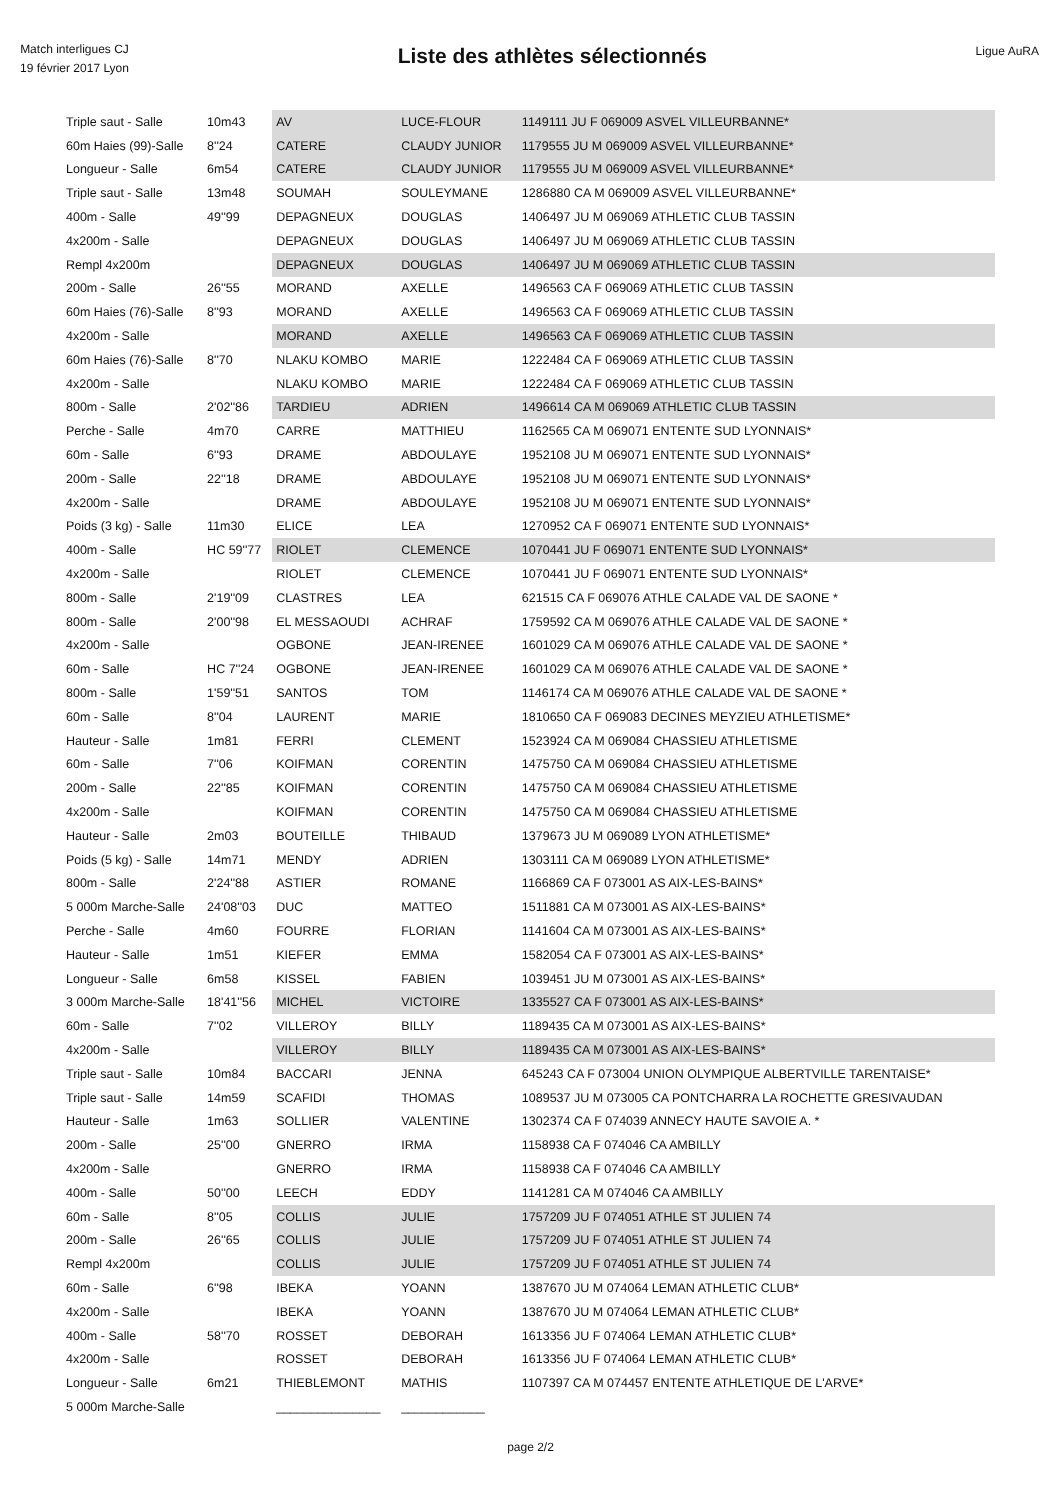Match interligues CJ
19 février 2017 Lyon
Liste des athlètes sélectionnés
Ligue AuRA
| Triple saut - Salle | 10m43 | AV | LUCE-FLOUR | 1149111 JU F 069009 ASVEL VILLEURBANNE* |
| 60m Haies (99)-Salle | 8''24 | CATERE | CLAUDY JUNIOR | 1179555 JU M 069009 ASVEL VILLEURBANNE* |
| Longueur - Salle | 6m54 | CATERE | CLAUDY JUNIOR | 1179555 JU M 069009 ASVEL VILLEURBANNE* |
| Triple saut - Salle | 13m48 | SOUMAH | SOULEYMANE | 1286880 CA M 069009 ASVEL VILLEURBANNE* |
| 400m - Salle | 49''99 | DEPAGNEUX | DOUGLAS | 1406497 JU M 069069 ATHLETIC CLUB TASSIN |
| 4x200m - Salle | | DEPAGNEUX | DOUGLAS | 1406497 JU M 069069 ATHLETIC CLUB TASSIN |
| Rempl 4x200m | | DEPAGNEUX | DOUGLAS | 1406497 JU M 069069 ATHLETIC CLUB TASSIN |
| 200m - Salle | 26''55 | MORAND | AXELLE | 1496563 CA F 069069 ATHLETIC CLUB TASSIN |
| 60m Haies (76)-Salle | 8''93 | MORAND | AXELLE | 1496563 CA F 069069 ATHLETIC CLUB TASSIN |
| 4x200m - Salle | | MORAND | AXELLE | 1496563 CA F 069069 ATHLETIC CLUB TASSIN |
| 60m Haies (76)-Salle | 8''70 | NLAKU KOMBO | MARIE | 1222484 CA F 069069 ATHLETIC CLUB TASSIN |
| 4x200m - Salle | | NLAKU KOMBO | MARIE | 1222484 CA F 069069 ATHLETIC CLUB TASSIN |
| 800m - Salle | 2'02''86 | TARDIEU | ADRIEN | 1496614 CA M 069069 ATHLETIC CLUB TASSIN |
| Perche - Salle | 4m70 | CARRE | MATTHIEU | 1162565 CA M 069071 ENTENTE SUD LYONNAIS* |
| 60m - Salle | 6''93 | DRAME | ABDOULAYE | 1952108 JU M 069071 ENTENTE SUD LYONNAIS* |
| 200m - Salle | 22''18 | DRAME | ABDOULAYE | 1952108 JU M 069071 ENTENTE SUD LYONNAIS* |
| 4x200m - Salle | | DRAME | ABDOULAYE | 1952108 JU M 069071 ENTENTE SUD LYONNAIS* |
| Poids (3 kg) - Salle | 11m30 | ELICE | LEA | 1270952 CA F 069071 ENTENTE SUD LYONNAIS* |
| 400m - Salle | HC 59''77 | RIOLET | CLEMENCE | 1070441 JU F 069071 ENTENTE SUD LYONNAIS* |
| 4x200m - Salle | | RIOLET | CLEMENCE | 1070441 JU F 069071 ENTENTE SUD LYONNAIS* |
| 800m - Salle | 2'19''09 | CLASTRES | LEA | 621515 CA F 069076 ATHLE CALADE VAL DE SAONE * |
| 800m - Salle | 2'00''98 | EL MESSAOUDI | ACHRAF | 1759592 CA M 069076 ATHLE CALADE VAL DE SAONE * |
| 4x200m - Salle | | OGBONE | JEAN-IRENEE | 1601029 CA M 069076 ATHLE CALADE VAL DE SAONE * |
| 60m - Salle | HC 7''24 | OGBONE | JEAN-IRENEE | 1601029 CA M 069076 ATHLE CALADE VAL DE SAONE * |
| 800m - Salle | 1'59''51 | SANTOS | TOM | 1146174 CA M 069076 ATHLE CALADE VAL DE SAONE * |
| 60m - Salle | 8''04 | LAURENT | MARIE | 1810650 CA F 069083 DECINES MEYZIEU ATHLETISME* |
| Hauteur - Salle | 1m81 | FERRI | CLEMENT | 1523924 CA M 069084 CHASSIEU ATHLETISME |
| 60m - Salle | 7''06 | KOIFMAN | CORENTIN | 1475750 CA M 069084 CHASSIEU ATHLETISME |
| 200m - Salle | 22''85 | KOIFMAN | CORENTIN | 1475750 CA M 069084 CHASSIEU ATHLETISME |
| 4x200m - Salle | | KOIFMAN | CORENTIN | 1475750 CA M 069084 CHASSIEU ATHLETISME |
| Hauteur - Salle | 2m03 | BOUTEILLE | THIBAUD | 1379673 JU M 069089 LYON ATHLETISME* |
| Poids (5 kg) - Salle | 14m71 | MENDY | ADRIEN | 1303111 CA M 069089 LYON ATHLETISME* |
| 800m - Salle | 2'24''88 | ASTIER | ROMANE | 1166869 CA F 073001 AS AIX-LES-BAINS* |
| 5 000m Marche-Salle | 24'08''03 | DUC | MATTEO | 1511881 CA M 073001 AS AIX-LES-BAINS* |
| Perche - Salle | 4m60 | FOURRE | FLORIAN | 1141604 CA M 073001 AS AIX-LES-BAINS* |
| Hauteur - Salle | 1m51 | KIEFER | EMMA | 1582054 CA F 073001 AS AIX-LES-BAINS* |
| Longueur - Salle | 6m58 | KISSEL | FABIEN | 1039451 JU M 073001 AS AIX-LES-BAINS* |
| 3 000m Marche-Salle | 18'41''56 | MICHEL | VICTOIRE | 1335527 CA F 073001 AS AIX-LES-BAINS* |
| 60m - Salle | 7''02 | VILLEROY | BILLY | 1189435 CA M 073001 AS AIX-LES-BAINS* |
| 4x200m - Salle | | VILLEROY | BILLY | 1189435 CA M 073001 AS AIX-LES-BAINS* |
| Triple saut - Salle | 10m84 | BACCARI | JENNA | 645243 CA F 073004 UNION OLYMPIQUE ALBERTVILLE TARENTAISE* |
| Triple saut - Salle | 14m59 | SCAFIDI | THOMAS | 1089537 JU M 073005 CA PONTCHARRA LA ROCHETTE GRESIVAUDAN |
| Hauteur - Salle | 1m63 | SOLLIER | VALENTINE | 1302374 CA F 074039 ANNECY HAUTE SAVOIE A. * |
| 200m - Salle | 25''00 | GNERRO | IRMA | 1158938 CA F 074046 CA AMBILLY |
| 4x200m - Salle | | GNERRO | IRMA | 1158938 CA F 074046 CA AMBILLY |
| 400m - Salle | 50''00 | LEECH | EDDY | 1141281 CA M 074046 CA AMBILLY |
| 60m - Salle | 8''05 | COLLIS | JULIE | 1757209 JU F 074051 ATHLE ST JULIEN 74 |
| 200m - Salle | 26''65 | COLLIS | JULIE | 1757209 JU F 074051 ATHLE ST JULIEN 74 |
| Rempl 4x200m | | COLLIS | JULIE | 1757209 JU F 074051 ATHLE ST JULIEN 74 |
| 60m - Salle | 6''98 | IBEKA | YOANN | 1387670 JU M 074064 LEMAN ATHLETIC CLUB* |
| 4x200m - Salle | | IBEKA | YOANN | 1387670 JU M 074064 LEMAN ATHLETIC CLUB* |
| 400m - Salle | 58''70 | ROSSET | DEBORAH | 1613356 JU F 074064 LEMAN ATHLETIC CLUB* |
| 4x200m - Salle | | ROSSET | DEBORAH | 1613356 JU F 074064 LEMAN ATHLETIC CLUB* |
| Longueur - Salle | 6m21 | THIEBLEMONT | MATHIS | 1107397 CA M 074457 ENTENTE ATHLETIQUE DE L'ARVE* |
| 5 000m Marche-Salle | | _______________ | ____________ | |
page 2/2